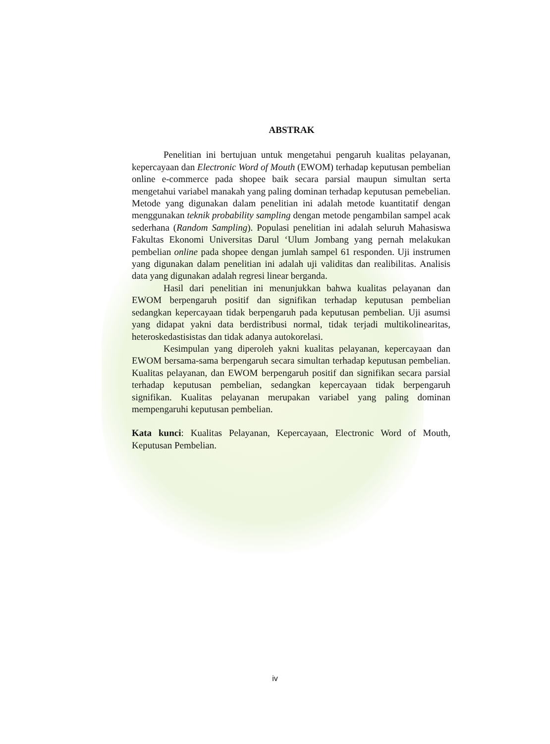ABSTRAK
Penelitian ini bertujuan untuk mengetahui pengaruh kualitas pelayanan, kepercayaan dan Electronic Word of Mouth (EWOM) terhadap keputusan pembelian online e-commerce pada shopee baik secara parsial maupun simultan serta mengetahui variabel manakah yang paling dominan terhadap keputusan pemebelian. Metode yang digunakan dalam penelitian ini adalah metode kuantitatif dengan menggunakan teknik probability sampling dengan metode pengambilan sampel acak sederhana (Random Sampling). Populasi penelitian ini adalah seluruh Mahasiswa Fakultas Ekonomi Universitas Darul ‘Ulum Jombang yang pernah melakukan pembelian online pada shopee dengan jumlah sampel 61 responden. Uji instrumen yang digunakan dalam penelitian ini adalah uji validitas dan realibilitas. Analisis data yang digunakan adalah regresi linear berganda.
Hasil dari penelitian ini menunjukkan bahwa kualitas pelayanan dan EWOM berpengaruh positif dan signifikan terhadap keputusan pembelian sedangkan kepercayaan tidak berpengaruh pada keputusan pembelian. Uji asumsi yang didapat yakni data berdistribusi normal, tidak terjadi multikolinearitas, heteroskedastisistas dan tidak adanya autokorelasi.
Kesimpulan yang diperoleh yakni kualitas pelayanan, kepercayaan dan EWOM bersama-sama berpengaruh secara simultan terhadap keputusan pembelian. Kualitas pelayanan, dan EWOM berpengaruh positif dan signifikan secara parsial terhadap keputusan pembelian, sedangkan kepercayaan tidak berpengaruh signifikan. Kualitas pelayanan merupakan variabel yang paling dominan mempengaruhi keputusan pembelian.
Kata kunci: Kualitas Pelayanan, Kepercayaan, Electronic Word of Mouth, Keputusan Pembelian.
iv